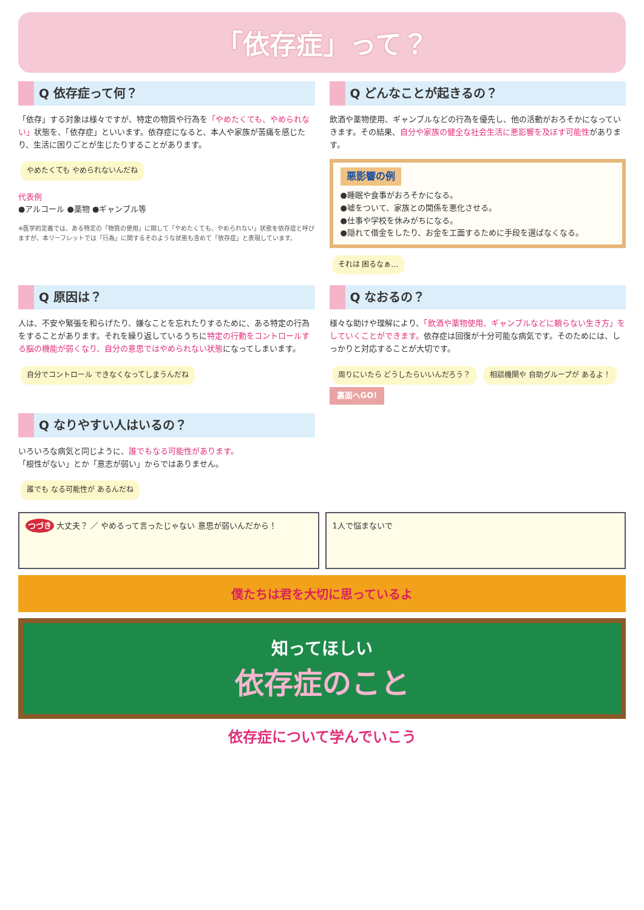「依存症」って？
Q 依存症って何？
「依存」する対象は様々ですが、特定の物質や行為を「やめたくても、やめられない」状態を、「依存症」といいます。依存症になると、本人や家族が苦痛を感じたり、生活に困りごとが生じたりすることがあります。
やめたくても やめられないんだね
代表例
●アルコール ●薬物 ●ギャンブル等
※医学的定義では、ある特定の「物質の使用」に関して「やめたくても、やめられない」状態を依存症と呼びますが、本リーフレットでは「行為」に関するそのような状態も含めて「依存症」と表現しています。
Q どんなことが起きるの？
飲酒や薬物使用、ギャンブルなどの行為を優先し、他の活動がおろそかになっていきます。その結果、自分や家族の健全な社会生活に悪影響を及ぼす可能性があります。
悪影響の例
●睡眠や食事がおろそかになる。
●嘘をついて、家族との関係を悪化させる。
●仕事や学校を休みがちになる。
●隠れて借金をしたり、お金を工面するために手段を選ばなくなる。
それは 困るなぁ…
Q 原因は？
人は、不安や緊張を和らげたり、嫌なことを忘れたりするために、ある特定の行為をすることがあります。それを繰り返しているうちに特定の行動をコントロールする脳の機能が弱くなり、自分の意思ではやめられない状態になってしまいます。
自分でコントロール できなくなってしまうんだね
Q なおるの？
様々な助けや理解により、「飲酒や薬物使用、ギャンブルなどに頼らない生き方」をしていくことができます。依存症は回復が十分可能な病気です。そのためには、しっかりと対応することが大切です。
周りにいたら どうしたらいいんだろう？ 相談機関や 自助グループが あるよ！
裏面へGO!
Q なりやすい人はいるの？
いろいろな病気と同じように、誰でもなる可能性があります。
「根性がない」とか「意志が弱い」からではありません。
誰でも なる可能性が あるんだね
つづき 大丈夫？ ／ やめるって言ったじゃない 意思が弱いんだから！
1人で悩まないで
僕たちは君を大切に思っているよ
知ってほしい
依存症のこと
依存症について学んでいこう